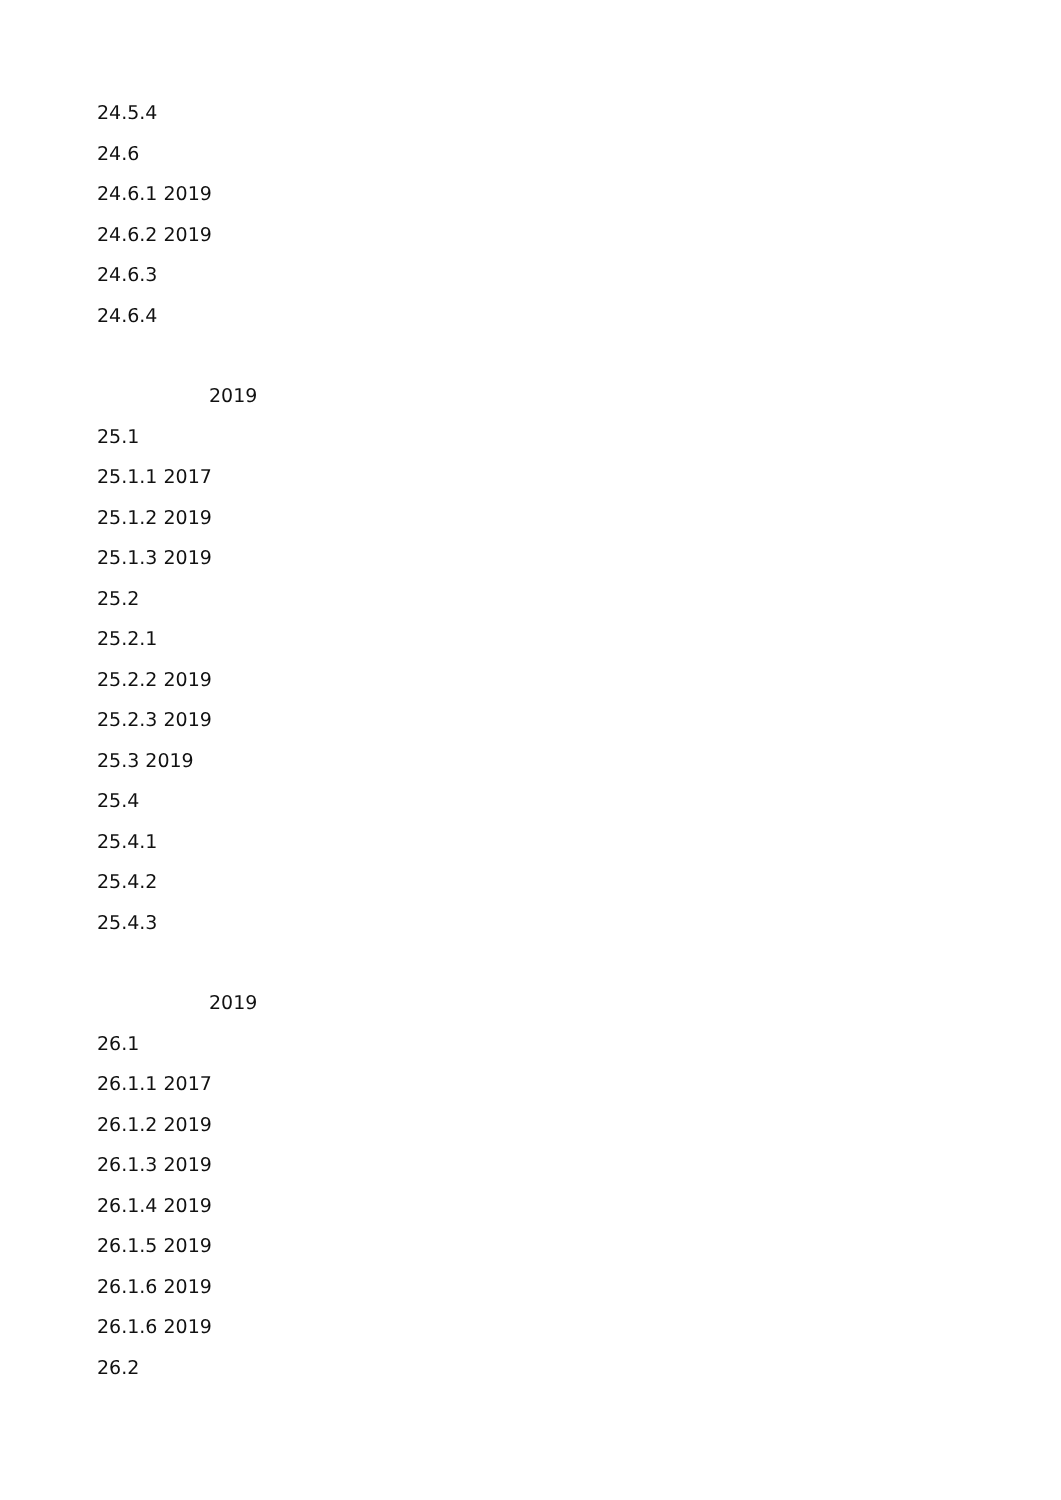24.5.4
24.6
24.6.1 2019
24.6.2 2019
24.6.3
24.6.4
2019
25.1
25.1.1 2017
25.1.2 2019
25.1.3 2019
25.2
25.2.1
25.2.2 2019
25.2.3 2019
25.3 2019
25.4
25.4.1
25.4.2
25.4.3
2019
26.1
26.1.1 2017
26.1.2 2019
26.1.3 2019
26.1.4 2019
26.1.5 2019
26.1.6 2019
26.1.6 2019
26.2